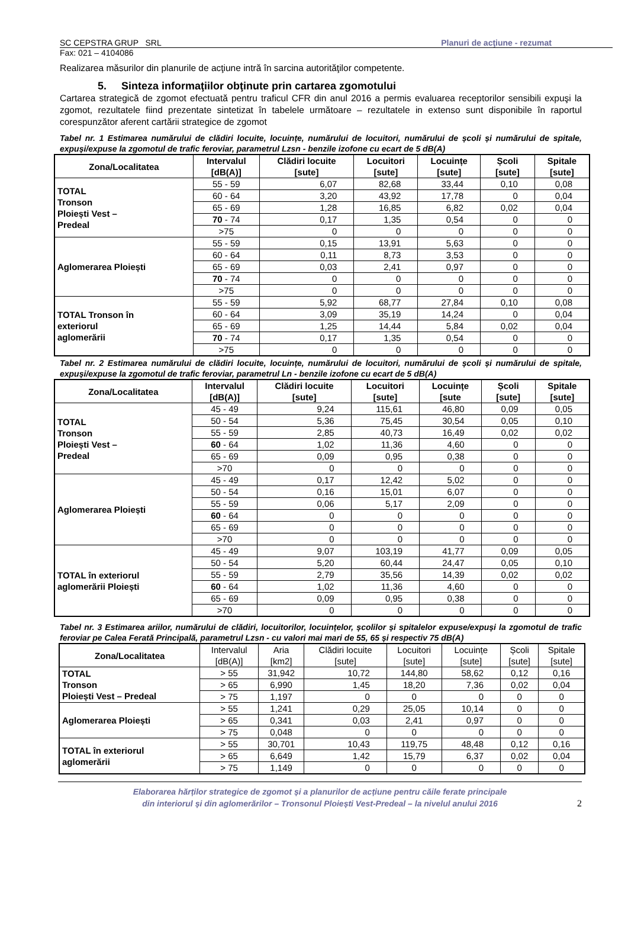SC CEPSTRA GRUP SRL Planuri de acţiune - rezumat
Fax: 021 – 4104086
Realizarea măsurilor din planurile de acţiune intră în sarcina autorităţilor competente.
5. Sinteza informaţiilor obţinute prin cartarea zgomotului
Cartarea strategică de zgomot efectuată pentru traficul CFR din anul 2016 a permis evaluarea receptorilor sensibili expuşi la zgomot, rezultatele fiind prezentate sintetizat în tabelele următoare – rezultatele in extenso sunt disponibile în raportul corespunzător aferent cartării strategice de zgomot
Tabel nr. 1 Estimarea numărului de clădiri locuite, locuințe, numărului de locuitori, numărului de școli și numărului de spitale, expuși/expuse la zgomotul de trafic feroviar, parametrul Lzsn - benzile izofone cu ecart de 5 dB(A)
| Zona/Localitatea | Intervalul [dB(A)] | Clădiri locuite [sute] | Locuitori [sute] | Locuințe [sute] | Școli [sute] | Spitale [sute] |
| --- | --- | --- | --- | --- | --- | --- |
| TOTAL Tronson Ploiești Vest – Predeal | 55 - 59 | 6,07 | 82,68 | 33,44 | 0,10 | 0,08 |
| | 60 - 64 | 3,20 | 43,92 | 17,78 | 0 | 0,04 |
| | 65 - 69 | 1,28 | 16,85 | 6,82 | 0,02 | 0,04 |
| | 70 - 74 | 0,17 | 1,35 | 0,54 | 0 | 0 |
| | >75 | 0 | 0 | 0 | 0 | 0 |
| Aglomerarea Ploiești | 55 - 59 | 0,15 | 13,91 | 5,63 | 0 | 0 |
| | 60 - 64 | 0,11 | 8,73 | 3,53 | 0 | 0 |
| | 65 - 69 | 0,03 | 2,41 | 0,97 | 0 | 0 |
| | 70 - 74 | 0 | 0 | 0 | 0 | 0 |
| | >75 | 0 | 0 | 0 | 0 | 0 |
| TOTAL Tronson în exteriorul aglomerării | 55 - 59 | 5,92 | 68,77 | 27,84 | 0,10 | 0,08 |
| | 60 - 64 | 3,09 | 35,19 | 14,24 | 0 | 0,04 |
| | 65 - 69 | 1,25 | 14,44 | 5,84 | 0,02 | 0,04 |
| | 70 - 74 | 0,17 | 1,35 | 0,54 | 0 | 0 |
| | >75 | 0 | 0 | 0 | 0 | 0 |
Tabel nr. 2 Estimarea numărului de clădiri locuite, locuințe, numărului de locuitori, numărului de școli și numărului de spitale, expuși/expuse la zgomotul de trafic feroviar, parametrul Ln - benzile izofone cu ecart de 5 dB(A)
| Zona/Localitatea | Intervalul [dB(A)] | Clădiri locuite [sute] | Locuitori [sute] | Locuințe [sute | Școli [sute] | Spitale [sute] |
| --- | --- | --- | --- | --- | --- | --- |
| TOTAL Tronson Ploiești Vest – Predeal | 45 - 49 | 9,24 | 115,61 | 46,80 | 0,09 | 0,05 |
| | 50 - 54 | 5,36 | 75,45 | 30,54 | 0,05 | 0,10 |
| | 55 - 59 | 2,85 | 40,73 | 16,49 | 0,02 | 0,02 |
| | 60 - 64 | 1,02 | 11,36 | 4,60 | 0 | 0 |
| | 65 - 69 | 0,09 | 0,95 | 0,38 | 0 | 0 |
| | >70 | 0 | 0 | 0 | 0 | 0 |
| Aglomerarea Ploiești | 45 - 49 | 0,17 | 12,42 | 5,02 | 0 | 0 |
| | 50 - 54 | 0,16 | 15,01 | 6,07 | 0 | 0 |
| | 55 - 59 | 0,06 | 5,17 | 2,09 | 0 | 0 |
| | 60 - 64 | 0 | 0 | 0 | 0 | 0 |
| | 65 - 69 | 0 | 0 | 0 | 0 | 0 |
| | >70 | 0 | 0 | 0 | 0 | 0 |
| TOTAL în exteriorul aglomerării Ploiești | 45 - 49 | 9,07 | 103,19 | 41,77 | 0,09 | 0,05 |
| | 50 - 54 | 5,20 | 60,44 | 24,47 | 0,05 | 0,10 |
| | 55 - 59 | 2,79 | 35,56 | 14,39 | 0,02 | 0,02 |
| | 60 - 64 | 1,02 | 11,36 | 4,60 | 0 | 0 |
| | 65 - 69 | 0,09 | 0,95 | 0,38 | 0 | 0 |
| | >70 | 0 | 0 | 0 | 0 | 0 |
Tabel nr. 3 Estimarea ariilor, numărului de clădiri, locuitorilor, locuințelor, școlilor și spitalelor expuse/expuși la zgomotul de trafic feroviar pe Calea Ferată Principală, parametrul Lzsn - cu valori mai mari de 55, 65 și respectiv 75 dB(A)
| Zona/Localitatea | Intervalul [dB(A)] | Aria [km2] | Clădiri locuite [sute] | Locuitori [sute] | Locuințe [sute] | Școli [sute] | Spitale [sute] |
| --- | --- | --- | --- | --- | --- | --- | --- |
| TOTAL Tronson Ploiești Vest – Predeal | > 55 | 31,942 | 10,72 | 144,80 | 58,62 | 0,12 | 0,16 |
| | > 65 | 6,990 | 1,45 | 18,20 | 7,36 | 0,02 | 0,04 |
| | > 75 | 1,197 | 0 | 0 | 0 | 0 | 0 |
| Aglomerarea Ploiești | > 55 | 1,241 | 0,29 | 25,05 | 10,14 | 0 | 0 |
| | > 65 | 0,341 | 0,03 | 2,41 | 0,97 | 0 | 0 |
| | > 75 | 0,048 | 0 | 0 | 0 | 0 | 0 |
| TOTAL în exteriorul aglomerării | > 55 | 30,701 | 10,43 | 119,75 | 48,48 | 0,12 | 0,16 |
| | > 65 | 6,649 | 1,42 | 15,79 | 6,37 | 0,02 | 0,04 |
| | > 75 | 1,149 | 0 | 0 | 0 | 0 | 0 |
Elaborarea hărților strategice de zgomot și a planurilor de acțiune pentru căile ferate principale
din interiorul și din aglomerărilor – Tronsonul Ploiești Vest-Predeal – la nivelul anului 2016
2